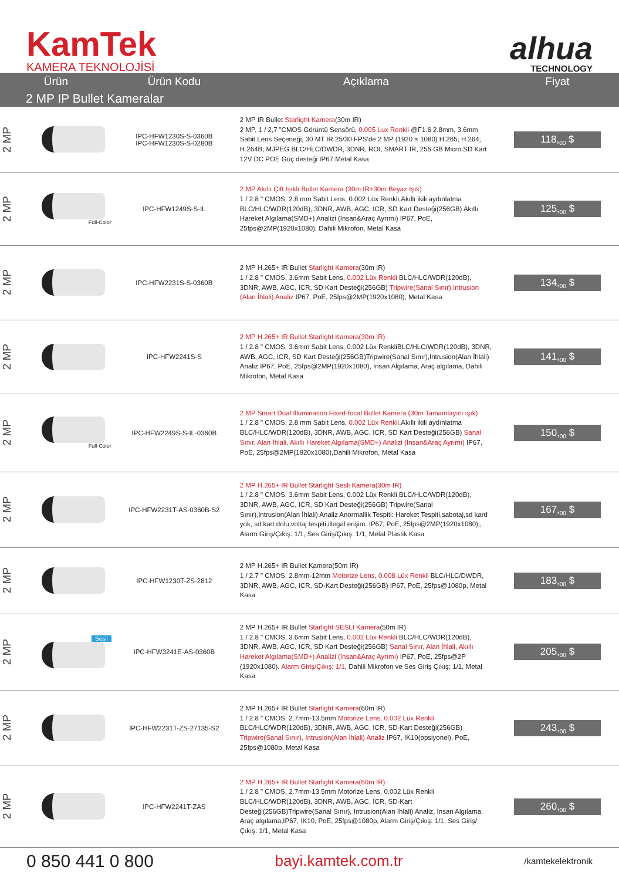KamTek
KAMERA TEKNOLOJİSİ
alhua
TECHNOLOGY
| Ürün | | Ürün Kodu | Açıklama | Fiyat |
| --- | --- | --- | --- | --- |
| 2 MP IP Bullet Kameralar | | | | |
| 2 MP | | IPC-HFW1230S-S-0360B IPC-HFW1230S-S-0280B | 2 MP IR Bullet Starlight Kamera (30m IR) 2 MP, 1 / 2,7 ”CMOS Görüntü Sensörü, 0.005 Lux Renkli @F1.6 2.8mm, 3.6mm Sabit Lens Seçeneği, 30 MT IR 25/30 FPS’de 2 MP (1920 × 1080) H.265; H.264; H.264B; MJPEG BLC/HLC/DWDR, 3DNR, ROI, SMART IR, 256 GB Micro SD Kart 12V DC POE Güç desteği IP67 Metal Kasa | 118,<sub>00</sub> $ |
| 2 MP | Full-Color | IPC-HFW1249S-S-IL | 2 MP Akıllı Çift Işıklı Bullet Kamera (30m IR+30m Beyaz Işık) 1 / 2.8 " CMOS, 2.8 mm Sabit Lens, 0.002 Lüx Renkli,Akıllı ikili aydınlatma BLC/HLC/WDR(120dB), 3DNR, AWB, AGC, ICR, SD Kart Desteği(256GB) Akıllı Hareket Algılama(SMD+) Analizi (İnsan&Araç Ayrımı) IP67, PoE, 25fps@2MP(1920x1080), Dahili Mikrofon, Metal Kasa | 125,<sub>00</sub> $ |
| 2 MP | | IPC-HFW2231S-S-0360B | 2 MP H.265+ IR Bullet Starlight Kamera (30m IR) 1 / 2.8 " CMOS, 3.6mm Sabit Lens, 0.002 Lüx Renkli BLC/HLC/WDR(120dB), 3DNR, AWB, AGC, ICR, SD Kart Desteği(256GB) Tripwire(Sanal Sınır),Intrusion (Alan İhlali) Analiz IP67, PoE, 25fps@2MP(1920x1080), Metal Kasa | 134,<sub>00</sub> $ |
| 2 MP | | IPC-HFW2241S-S | 2 MP H.265+ IR Bullet Starlight Kamera(30m IR) 1 / 2.8 " CMOS, 3.6mm Sabit Lens, 0.002 Lüx RenkliBLC/HLC/WDR(120dB), 3DNR, AWB, AGC, ICR, SD Kart Desteği(256GB)Tripwire(Sanal Sınır),Intrusion(Alan İhlali) Analiz IP67, PoE, 25fps@2MP(1920x1080), İnsan Algılama, Araç algılama, Dahili Mikrofon, Metal Kasa | 141,<sub>00</sub> $ |
| 2 MP | Full-Color | IPC-HFW2249S-S-IL-0360B | 2 MP Smart Dual Illumination Fixed-focal Bullet Kamera (30m Tamamlayıcı ışık) 1 / 2.8 " CMOS, 2.8 mm Sabit Lens, 0.002 Lüx Renkli ,Akıllı ikili aydınlatma BLC/HLC/WDR(120dB), 3DNR, AWB, AGC, ICR, SD Kart Desteği(256GB) Sanal Sınır, Alan İhlali, Akıllı Hareket Algılama(SMD+) Analizi (İnsan&Araç Ayrımı) IP67, PoE, 25fps@2MP(1920x1080),Dahili Mikrofon, Metal Kasa | 150,<sub>00</sub> $ |
| 2 MP | | IPC-HFW2231T-AS-0360B-S2 | 2 MP H.265+ IR Bullet Starlight Sesli Kamera(30m IR) 1 / 2.8 " CMOS, 3.6mm Sabit Lens, 0.002 Lüx Renkli BLC/HLC/WDR(120dB), 3DNR, AWB, AGC, ICR, SD Kart Desteği(256GB) Tripwire(Sanal Sınır),Intrusion(Alan İhlali) Analiz Anormallik Tespiti: Hareket Tespiti,sabotaj,sd kard yok, sd kart dolu,voltaj tespiti,illegal erişim. IP67, PoE, 25fps@2MP(1920x1080),, Alarm Giriş/Çıkış: 1/1, Ses Giriş/Çıkış: 1/1, Metal Plastik Kasa | 167,<sub>00</sub> $ |
| 2 MP | | IPC-HFW1230T-ZS-2812 | 2 MP H.265+ IR Bullet Kamera(50m IR) 1 / 2.7 " CMOS, 2.8mm-12mm Motorize Lens , 0.008 Lüx Renkli BLC/HLC/DWDR, 3DNR, AWB, AGC, ICR, SD-Kart Desteği(256GB) IP67, PoE, 25fps@1080p, Metal Kasa | 183,<sub>00</sub> $ |
| 2 MP | Sesli | IPC-HFW3241E-AS-0360B | 2 MP H.265+ IR Bullet Starlight SESLİ Kamera (50m IR) 1 / 2.8 " CMOS, 3.6mm Sabit Lens, 0.002 Lüx Renkli BLC/HLC/WDR(120dB), 3DNR, AWB, AGC, ICR, SD Kart Desteği(256GB) Sanal Sınır, Alan İhlali, Akıllı Hareket Algılama(SMD+) Analizi (İnsan&Araç Ayrımı) IP67, PoE, 25fps@2P (1920x1080), Alarm Giriş/Çıkış: 1/1 , Dahili Mikrofon ve Ses Giriş Çıkış: 1/1, Metal Kasa | 205,<sub>00</sub> $ |
| 2 MP | | IPC-HFW2231T-ZS-27135-S2 | 2 MP H.265+ IR Bullet Starlight Kamera (60m IR) 1 / 2.8 " CMOS, 2.7mm-13.5mm Motorize Lens, 0.002 Lüx Renkli BLC/HLC/WDR(120dB), 3DNR, AWB, AGC, ICR, SD-Kart Desteği(256GB) Tripwire(Sanal Sınır), Intrusion(Alan İhlali) Analiz IP67, IK10(opsiyonel), PoE, 25fps@1080p, Metal Kasa | 243,<sub>00</sub> $ |
| 2 MP | | IPC-HFW2241T-ZAS | 2 MP H.265+ IR Bullet Starlight Kamera(60m IR) 1 / 2.8 " CMOS, 2.7mm-13.5mm Motorize Lens, 0.002 Lüx Renkli BLC/HLC/WDR(120dB), 3DNR, AWB, AGC, ICR, SD-Kart Desteği(256GB)Tripwire(Sanal Sınır), Intrusion(Alan İhlali) Analiz, İnsan Algılama, Araç algılama,IP67, IK10, PoE, 25fps@1080p, Alarm Giriş/Çıkış: 1/1, Ses Giriş/Çıkış: 1/1, Metal Kasa | 260,<sub>00</sub> $ |
0 850 441 0 800 bayi.kamtek.com.tr /kamtekelektronik